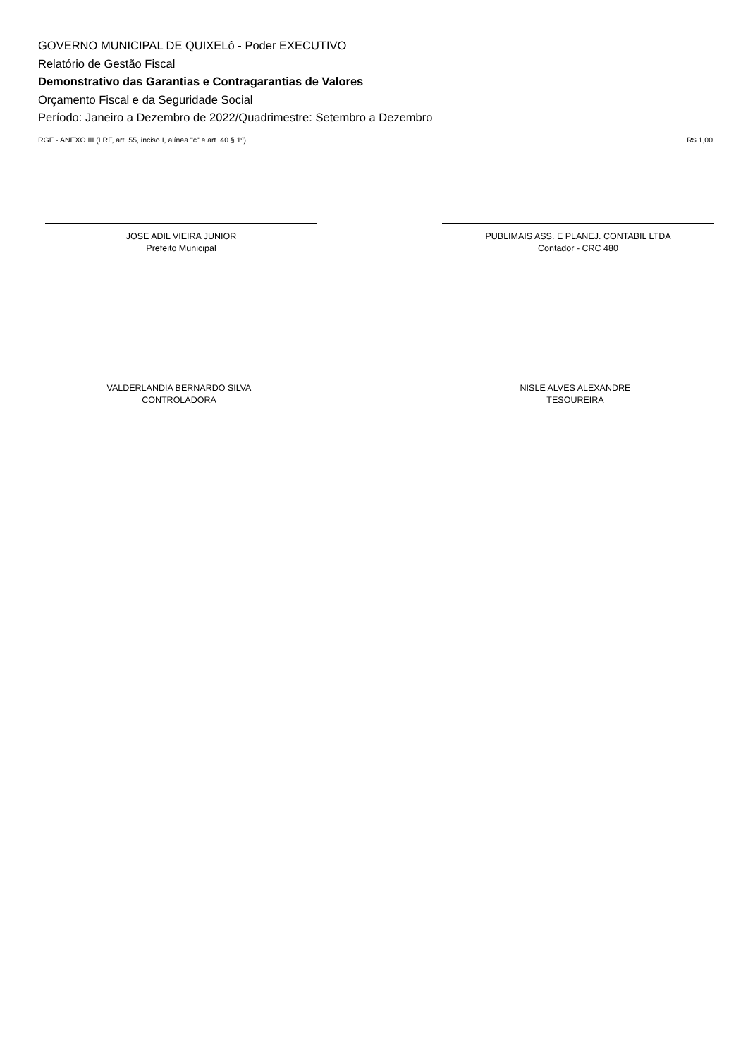GOVERNO MUNICIPAL DE QUIXELô - Poder EXECUTIVO
Relatório de Gestão Fiscal
Demonstrativo das Garantias e Contragarantias de Valores
Orçamento Fiscal e da Seguridade Social
Período: Janeiro a Dezembro de 2022/Quadrimestre: Setembro a Dezembro
RGF - ANEXO III (LRF, art. 55, inciso I, alínea "c" e art. 40 § 1º) R$ 1,00
JOSE ADIL VIEIRA JUNIOR
Prefeito Municipal
PUBLIMAIS ASS. E PLANEJ. CONTABIL LTDA
Contador - CRC 480
VALDERLANDIA BERNARDO SILVA
CONTROLADORA
NISLE ALVES ALEXANDRE
TESOUREIRA